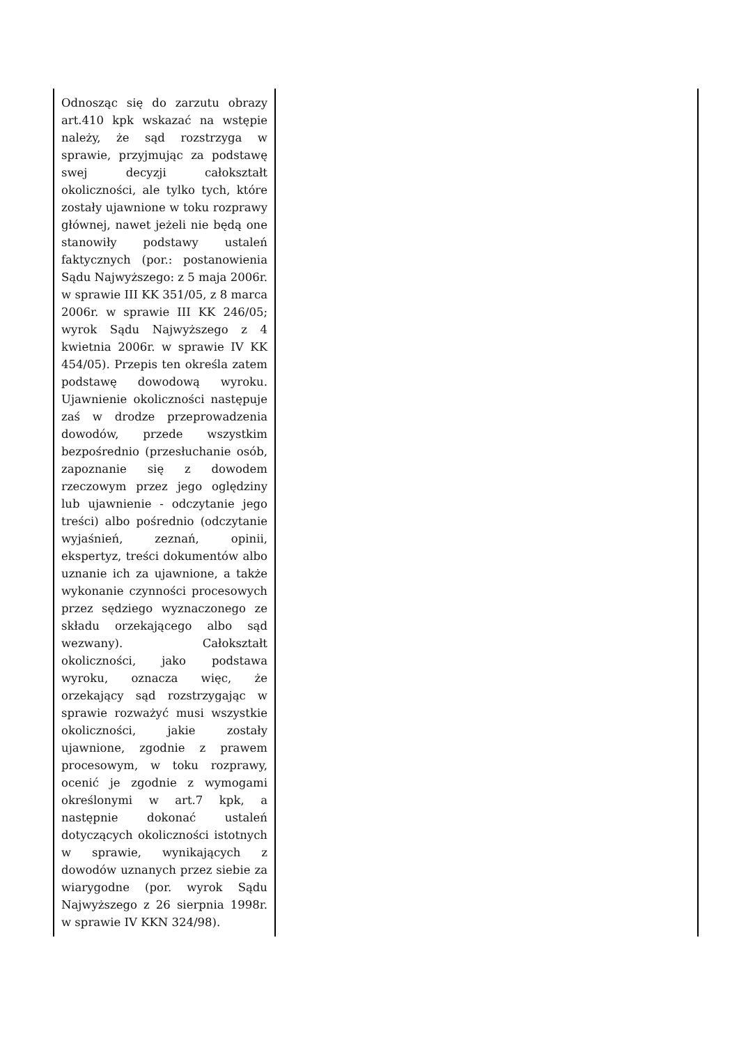| Odnosząc się do zarzutu obrazy art.410 kpk wskazać na wstępie należy, że sąd rozstrzyga w sprawie, przyjmując za podstawę swej decyzji całokształt okoliczności, ale tylko tych, które zostały ujawnione w toku rozprawy głównej, nawet jeżeli nie będą one stanowiły podstawy ustaleń faktycznych (por.: postanowienia Sądu Najwyższego: z 5 maja 2006r. w sprawie III KK 351/05, z 8 marca 2006r. w sprawie III KK 246/05; wyrok Sądu Najwyższego z 4 kwietnia 2006r. w sprawie IV KK 454/05). Przepis ten określa zatem podstawę dowodową wyroku. Ujawnienie okoliczności następuje zaś w drodze przeprowadzenia dowodów, przede wszystkim bezpośrednio (przesłuchanie osób, zapoznanie się z dowodem rzeczowym przez jego oględziny lub ujawnienie - odczytanie jego treści) albo pośrednio (odczytanie wyjaśnień, zeznań, opinii, ekspertyz, treści dokumentów albo uznanie ich za ujawnione, a także wykonanie czynności procesowych przez sędziego wyznaczonego ze składu orzekającego albo sąd wezwany). Całokształt okoliczności, jako podstawa wyroku, oznacza więc, że orzekający sąd rozstrzygając w sprawie rozważyć musi wszystkie okoliczności, jakie zostały ujawnione, zgodnie z prawem procesowym, w toku rozprawy, ocenić je zgodnie z wymogami określonymi w art.7 kpk, a następnie dokonać ustaleń dotyczących okoliczności istotnych w sprawie, wynikających z dowodów uznanych przez siebie za wiarygodne (por. wyrok Sądu Najwyższego z 26 sierpnia 1998r. w sprawie IV KKN 324/98). | |